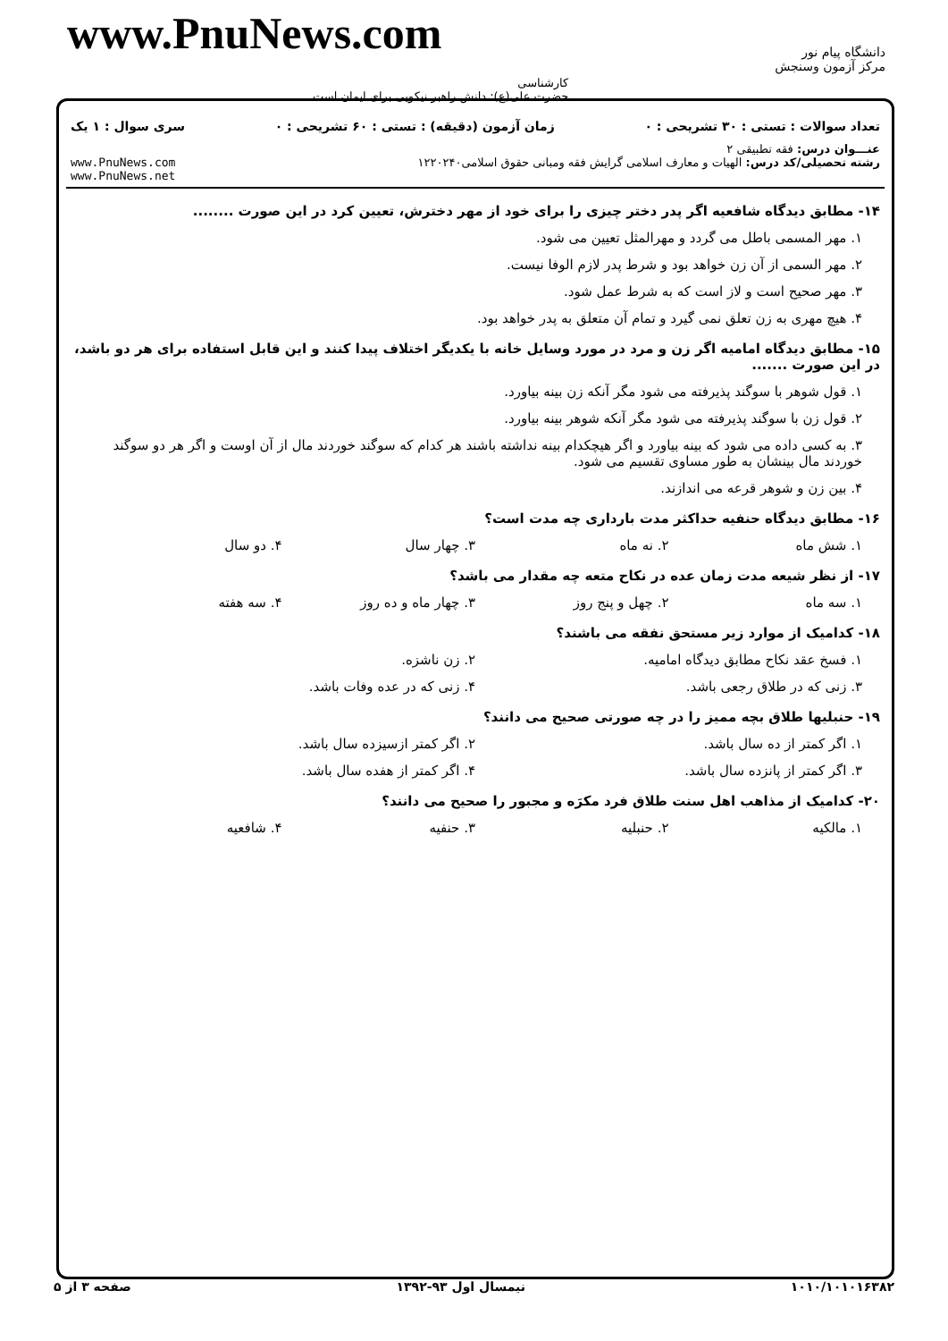www.PnuNews.com
کارشناسی
حضرت علی(ع): دانش راهبر نیکویی برای ایمان است
دانشگاه پیام نور
مرکز آزمون وسنجش
تعداد سوالات : تستی : ۳۰ تشریحی : ۰ زمان آزمون (دقیقه) : تستی : ۶۰ تشریحی : ۰ سری سوال : ۱ یک
عنـــوان درس: فقه تطبیقی ۲
رشته تحصیلی/کد درس: الهیات و معارف اسلامی گرایش فقه ومبانی حقوق اسلامی۱۲۲۰۲۴۰ www.PnuNews.com
www.PnuNews.net
۱۴- مطابق دیدگاه شافعیه اگر پدر دختر چیزی را برای خود از مهر دخترش، تعیین کرد در این صورت ........
۱. مهر المسمی باطل می گردد و مهرالمثل تعیین می شود.
۲. مهر السمی از آن زن خواهد بود و شرط پدر لازم الوفا نیست.
۳. مهر صحیح است و لاز است که به شرط عمل شود.
۴. هیچ مهری به زن تعلق نمی گیرد و تمام آن متعلق به پدر خواهد بود.
۱۵- مطابق دیدگاه امامیه اگر زن و مرد در مورد وسایل خانه با یکدیگر اختلاف پیدا کنند و این قابل استفاده برای هر دو باشد، در این صورت .......
۱. قول شوهر با سوگند پذیرفته می شود مگر آنکه زن بینه بیاورد.
۲. قول زن با سوگند پذیرفته می شود مگر آنکه شوهر بینه بیاورد.
۳. به کسی داده می شود که بینه بیاورد و اگر هیچکدام بینه نداشته باشند هر کدام که سوگند خوردند مال از آن اوست و اگر هر دو سوگند خوردند مال بینشان به طور مساوی تقسیم می شود.
۴. بین زن و شوهر قرعه می اندازند.
۱۶- مطابق دیدگاه حنفیه حداکثر مدت بارداری چه مدت است؟
۱. شش ماه ۲. نه ماه ۳. چهار سال ۴. دو سال
۱۷- از نظر شیعه مدت زمان عده در نکاح متعه چه مقدار می باشد؟
۱. سه ماه ۲. چهل و پنج روز ۳. چهار ماه و ده روز ۴. سه هفته
۱۸- کدامیک از موارد زیر مستحق نفقه می باشند؟
۱. فسخ عقد نکاح مطابق دیدگاه امامیه.
۲. زن ناشزه.
۳. زنی که در طلاق رجعی باشد. ۴. زنی که در عده وفات باشد.
۱۹- حنبلیها طلاق بچه ممیز را در چه صورتی صحیح می دانند؟
۱. اگر کمتر از ده سال باشد. ۲. اگر کمتر ازسیزده سال باشد.
۳. اگر کمتر از پانزده سال باشد.
۴. اگر کمتر از هفده سال باشد.
۲۰- کدامیک از مذاهب اهل سنت طلاق فرد مکرَه و مجبور را صحیح می دانند؟
۱. مالکیه ۲. حنبلیه ۳. حنفیه ۴. شافعیه
۱۰۱۰/۱۰۱۰۱۶۳۸۲ نیمسال اول ۹۳-۱۳۹۲ صفحه ۳ از ۵